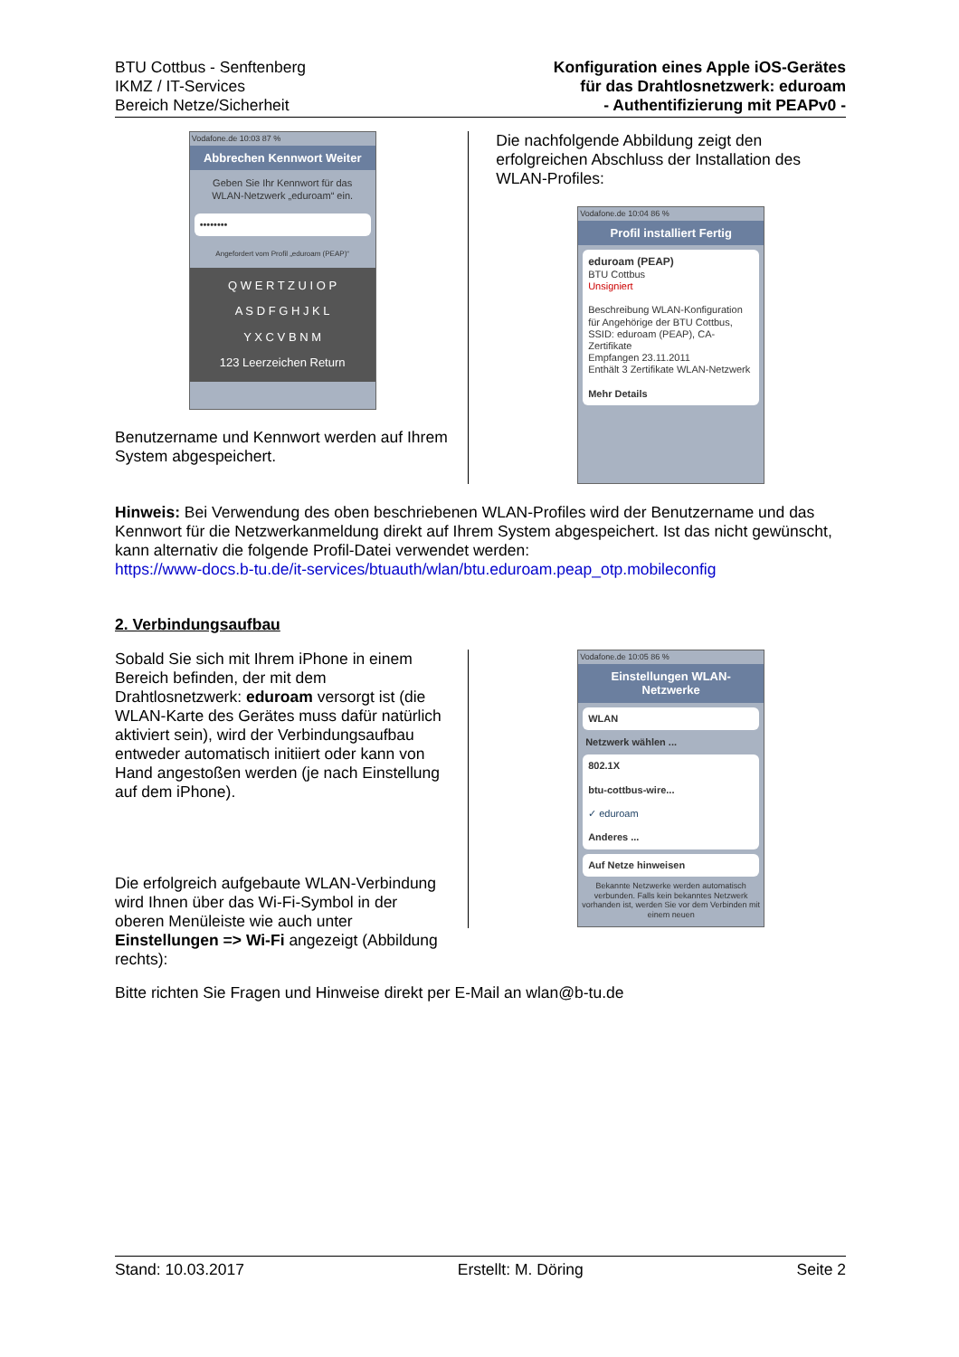BTU Cottbus - Senftenberg
IKMZ / IT-Services
Bereich Netze/Sicherheit
Konfiguration eines Apple iOS-Gerätes
für das Drahtlosnetzwerk: eduroam
- Authentifizierung mit PEAPv0 -
Vodafone.de 10:03 87 %
Abbrechen Kennwort Weiter
Geben Sie Ihr Kennwort für das WLAN-Netzwerk „eduroam“ ein.
••••••••
Angefordert vom Profil „eduroam (PEAP)“
Q W E R T Z U I O P
A S D F G H J K L
Y X C V B N M
123 Leerzeichen Return
Benutzername und Kennwort werden auf Ihrem System abgespeichert.
Die nachfolgende Abbildung zeigt den erfolgreichen Abschluss der Installation des WLAN-Profiles:
Vodafone.de 10:04 86 %
Profil installiert Fertig
eduroam (PEAP)
BTU Cottbus
Unsigniert
Beschreibung WLAN-Konfiguration für Angehörige der BTU Cottbus, SSID: eduroam (PEAP), CA-Zertifikate
Empfangen 23.11.2011
Enthält 3 Zertifikate WLAN-Netzwerk
Mehr Details
Hinweis: Bei Verwendung des oben beschriebenen WLAN-Profiles wird der Benutzername und das Kennwort für die Netzwerkanmeldung direkt auf Ihrem System abgespeichert. Ist das nicht gewünscht, kann alternativ die folgende Profil-Datei verwendet werden:
https://www-docs.b-tu.de/it-services/btuauth/wlan/btu.eduroam.peap_otp.mobileconfig
2. Verbindungsaufbau
Sobald Sie sich mit Ihrem iPhone in einem Bereich befinden, der mit dem Drahtlosnetzwerk: eduroam versorgt ist (die WLAN-Karte des Gerätes muss dafür natürlich aktiviert sein), wird der Verbindungsaufbau entweder automatisch initiiert oder kann von Hand angestoßen werden (je nach Einstellung auf dem iPhone).
Die erfolgreich aufgebaute WLAN-Verbindung wird Ihnen über das Wi-Fi-Symbol in der oberen Menüleiste wie auch unter Einstellungen => Wi-Fi angezeigt (Abbildung rechts):
Vodafone.de 10:05 86 %
Einstellungen WLAN-Netzwerke
WLAN
Netzwerk wählen ...
802.1X
btu-cottbus-wire...
✓ eduroam
Anderes ...
Auf Netze hinweisen
Bekannte Netzwerke werden automatisch verbunden. Falls kein bekanntes Netzwerk vorhanden ist, werden Sie vor dem Verbinden mit einem neuen
Bitte richten Sie Fragen und Hinweise direkt per E-Mail an wlan@b-tu.de
Stand: 10.03.2017 Erstellt: M. Döring Seite 2